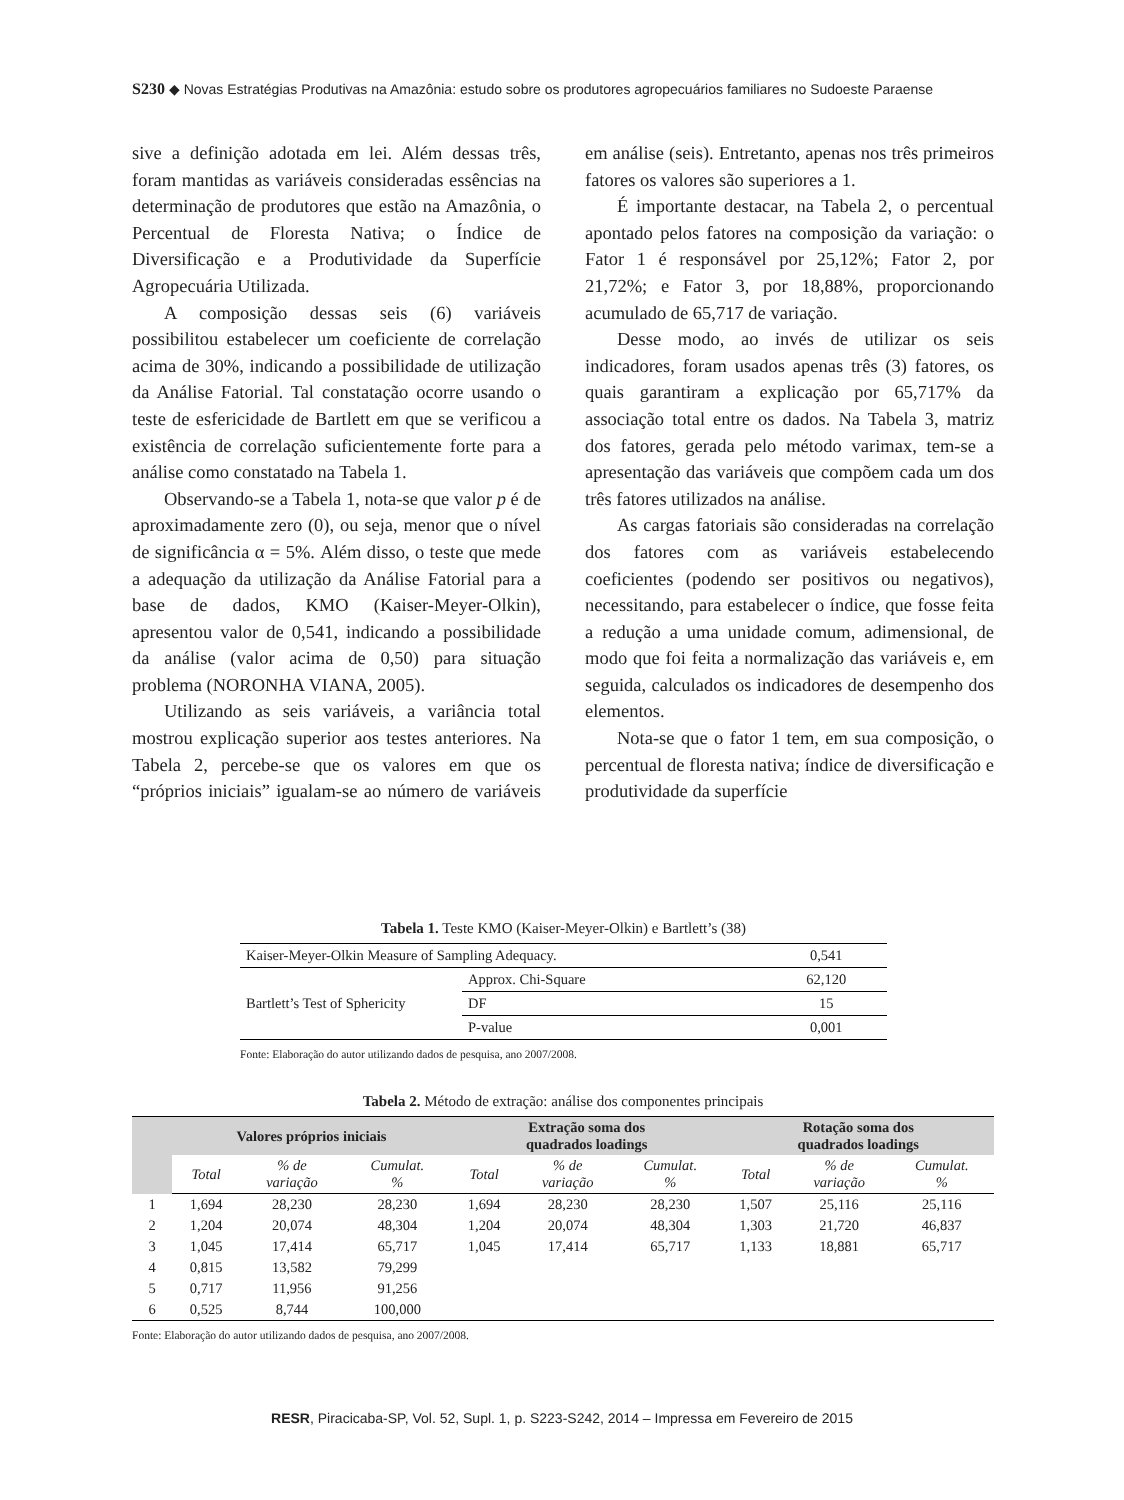S230 ◆ Novas Estratégias Produtivas na Amazônia: estudo sobre os produtores agropecuários familiares no Sudoeste Paraense
sive a definição adotada em lei. Além dessas três, foram mantidas as variáveis consideradas essências na determinação de produtores que estão na Amazônia, o Percentual de Floresta Nativa; o Índice de Diversificação e a Produtividade da Superfície Agropecuária Utilizada.
A composição dessas seis (6) variáveis possibilitou estabelecer um coeficiente de correlação acima de 30%, indicando a possibilidade de utilização da Análise Fatorial. Tal constatação ocorre usando o teste de esfericidade de Bartlett em que se verificou a existência de correlação suficientemente forte para a análise como constatado na Tabela 1.
Observando-se a Tabela 1, nota-se que valor p é de aproximadamente zero (0), ou seja, menor que o nível de significância α = 5%. Além disso, o teste que mede a adequação da utilização da Análise Fatorial para a base de dados, KMO (Kaiser-Meyer-Olkin), apresentou valor de 0,541, indicando a possibilidade da análise (valor acima de 0,50) para situação problema (NORONHA VIANA, 2005).
Utilizando as seis variáveis, a variância total mostrou explicação superior aos testes anteriores. Na Tabela 2, percebe-se que os valores em que os “próprios iniciais” igualam-se ao número de variáveis em análise (seis). Entretanto, apenas nos três primeiros fatores os valores são superiores a 1.
É importante destacar, na Tabela 2, o percentual apontado pelos fatores na composição da variação: o Fator 1 é responsável por 25,12%; Fator 2, por 21,72%; e Fator 3, por 18,88%, proporcionando acumulado de 65,717 de variação.
Desse modo, ao invés de utilizar os seis indicadores, foram usados apenas três (3) fatores, os quais garantiram a explicação por 65,717% da associação total entre os dados. Na Tabela 3, matriz dos fatores, gerada pelo método varimax, tem-se a apresentação das variáveis que compõem cada um dos três fatores utilizados na análise.
As cargas fatoriais são consideradas na correlação dos fatores com as variáveis estabelecendo coeficientes (podendo ser positivos ou negativos), necessitando, para estabelecer o índice, que fosse feita a redução a uma unidade comum, adimensional, de modo que foi feita a normalização das variáveis e, em seguida, calculados os indicadores de desempenho dos elementos.
Nota-se que o fator 1 tem, em sua composição, o percentual de floresta nativa; índice de diversificação e produtividade da superfície
Tabela 1. Teste KMO (Kaiser-Meyer-Olkin) e Bartlett’s (38)
| Kaiser-Meyer-Olkin Measure of Sampling Adequacy. | | 0,541 |
| Bartlett’s Test of Sphericity | Approx. Chi-Square | 62,120 |
| | DF | 15 |
| | P-value | 0,001 |
Fonte: Elaboração do autor utilizando dados de pesquisa, ano 2007/2008.
Tabela 2. Método de extração: análise dos componentes principais
| | Valores próprios iniciais | | | Extração soma dos quadrados loadings | | | Rotação soma dos quadrados loadings | | |
| --- | --- | --- | --- | --- | --- | --- | --- | --- | --- |
| | Total | % de variação | Cumulat. % | Total | % de variação | Cumulat. % | Total | % de variação | Cumulat. % |
| 1 | 1,694 | 28,230 | 28,230 | 1,694 | 28,230 | 28,230 | 1,507 | 25,116 | 25,116 |
| 2 | 1,204 | 20,074 | 48,304 | 1,204 | 20,074 | 48,304 | 1,303 | 21,720 | 46,837 |
| 3 | 1,045 | 17,414 | 65,717 | 1,045 | 17,414 | 65,717 | 1,133 | 18,881 | 65,717 |
| 4 | 0,815 | 13,582 | 79,299 | | | | | | |
| 5 | 0,717 | 11,956 | 91,256 | | | | | | |
| 6 | 0,525 | 8,744 | 100,000 | | | | | | |
Fonte: Elaboração do autor utilizando dados de pesquisa, ano 2007/2008.
RESR, Piracicaba-SP, Vol. 52, Supl. 1, p. S223-S242, 2014 – Impressa em Fevereiro de 2015